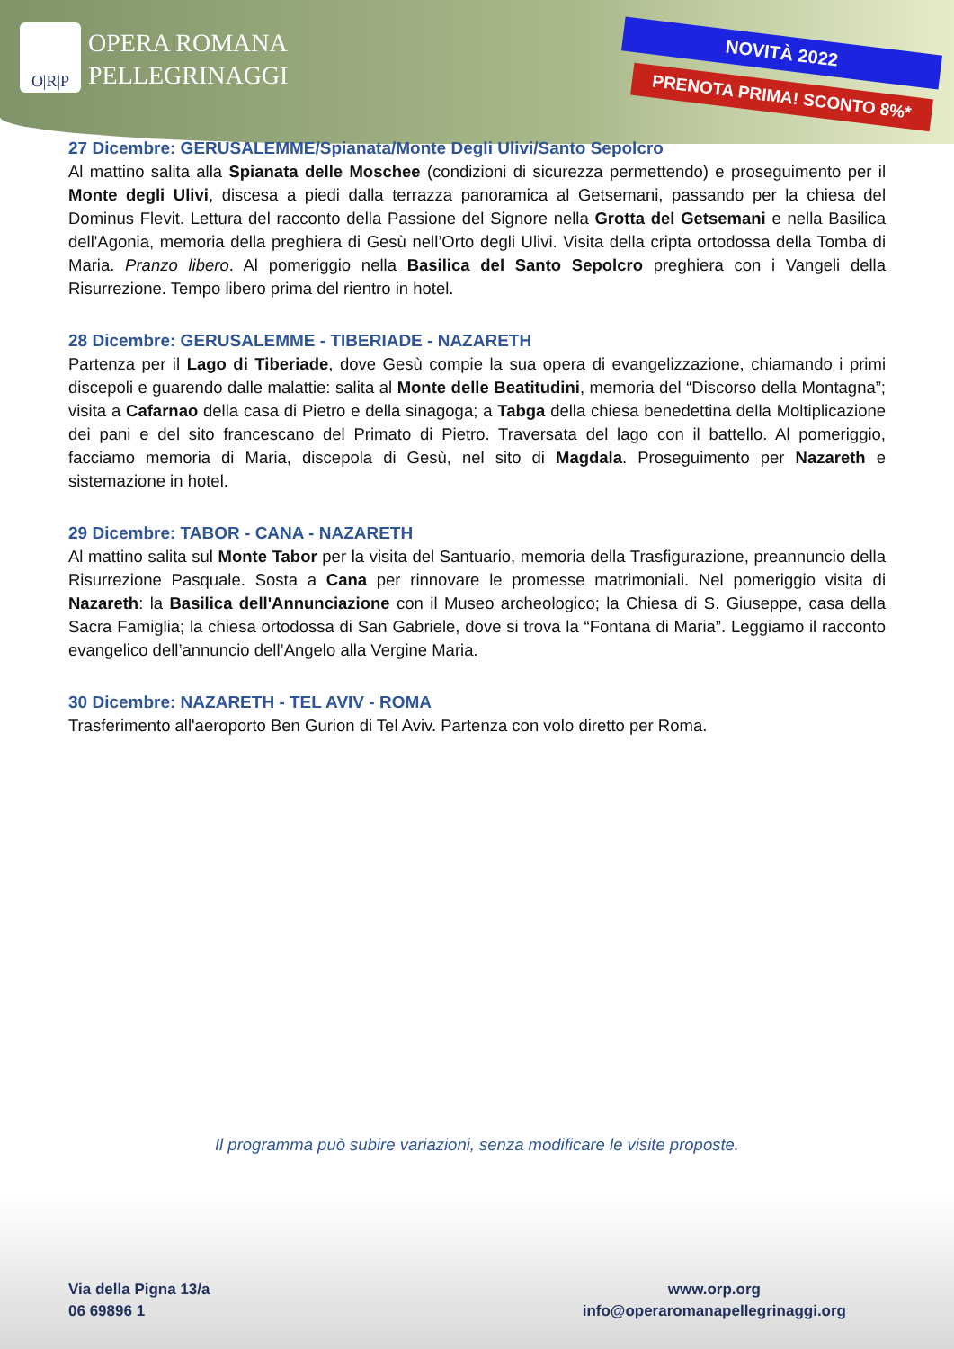O|R|P
OPERA ROMANA
PELLEGRINAGGI
NOVITÀ 2022
PRENOTA PRIMA! SCONTO 8%*
27 Dicembre: GERUSALEMME/Spianata/Monte Degli Ulivi/Santo Sepolcro
Al mattino salita alla Spianata delle Moschee (condizioni di sicurezza permettendo) e proseguimento per il Monte degli Ulivi, discesa a piedi dalla terrazza panoramica al Getsemani, passando per la chiesa del Dominus Flevit. Lettura del racconto della Passione del Signore nella Grotta del Getsemani e nella Basilica dell'Agonia, memoria della preghiera di Gesù nell’Orto degli Ulivi. Visita della cripta ortodossa della Tomba di Maria. Pranzo libero. Al pomeriggio nella Basilica del Santo Sepolcro preghiera con i Vangeli della Risurrezione. Tempo libero prima del rientro in hotel.
28 Dicembre: GERUSALEMME - TIBERIADE - NAZARETH
Partenza per il Lago di Tiberiade, dove Gesù compie la sua opera di evangelizzazione, chiamando i primi discepoli e guarendo dalle malattie: salita al Monte delle Beatitudini, memoria del “Discorso della Montagna”; visita a Cafarnao della casa di Pietro e della sinagoga; a Tabga della chiesa benedettina della Moltiplicazione dei pani e del sito francescano del Primato di Pietro. Traversata del lago con il battello. Al pomeriggio, facciamo memoria di Maria, discepola di Gesù, nel sito di Magdala. Proseguimento per Nazareth e sistemazione in hotel.
29 Dicembre: TABOR - CANA - NAZARETH
Al mattino salita sul Monte Tabor per la visita del Santuario, memoria della Trasfigurazione, preannuncio della Risurrezione Pasquale. Sosta a Cana per rinnovare le promesse matrimoniali. Nel pomeriggio visita di Nazareth: la Basilica dell'Annunciazione con il Museo archeologico; la Chiesa di S. Giuseppe, casa della Sacra Famiglia; la chiesa ortodossa di San Gabriele, dove si trova la “Fontana di Maria”. Leggiamo il racconto evangelico dell’annuncio dell’Angelo alla Vergine Maria.
30 Dicembre: NAZARETH - TEL AVIV - ROMA
Trasferimento all'aeroporto Ben Gurion di Tel Aviv. Partenza con volo diretto per Roma.
Il programma può subire variazioni, senza modificare le visite proposte.
Via della Pigna 13/a
06 69896 1
www.orp.org
info@operaromanapellegrinaggi.org